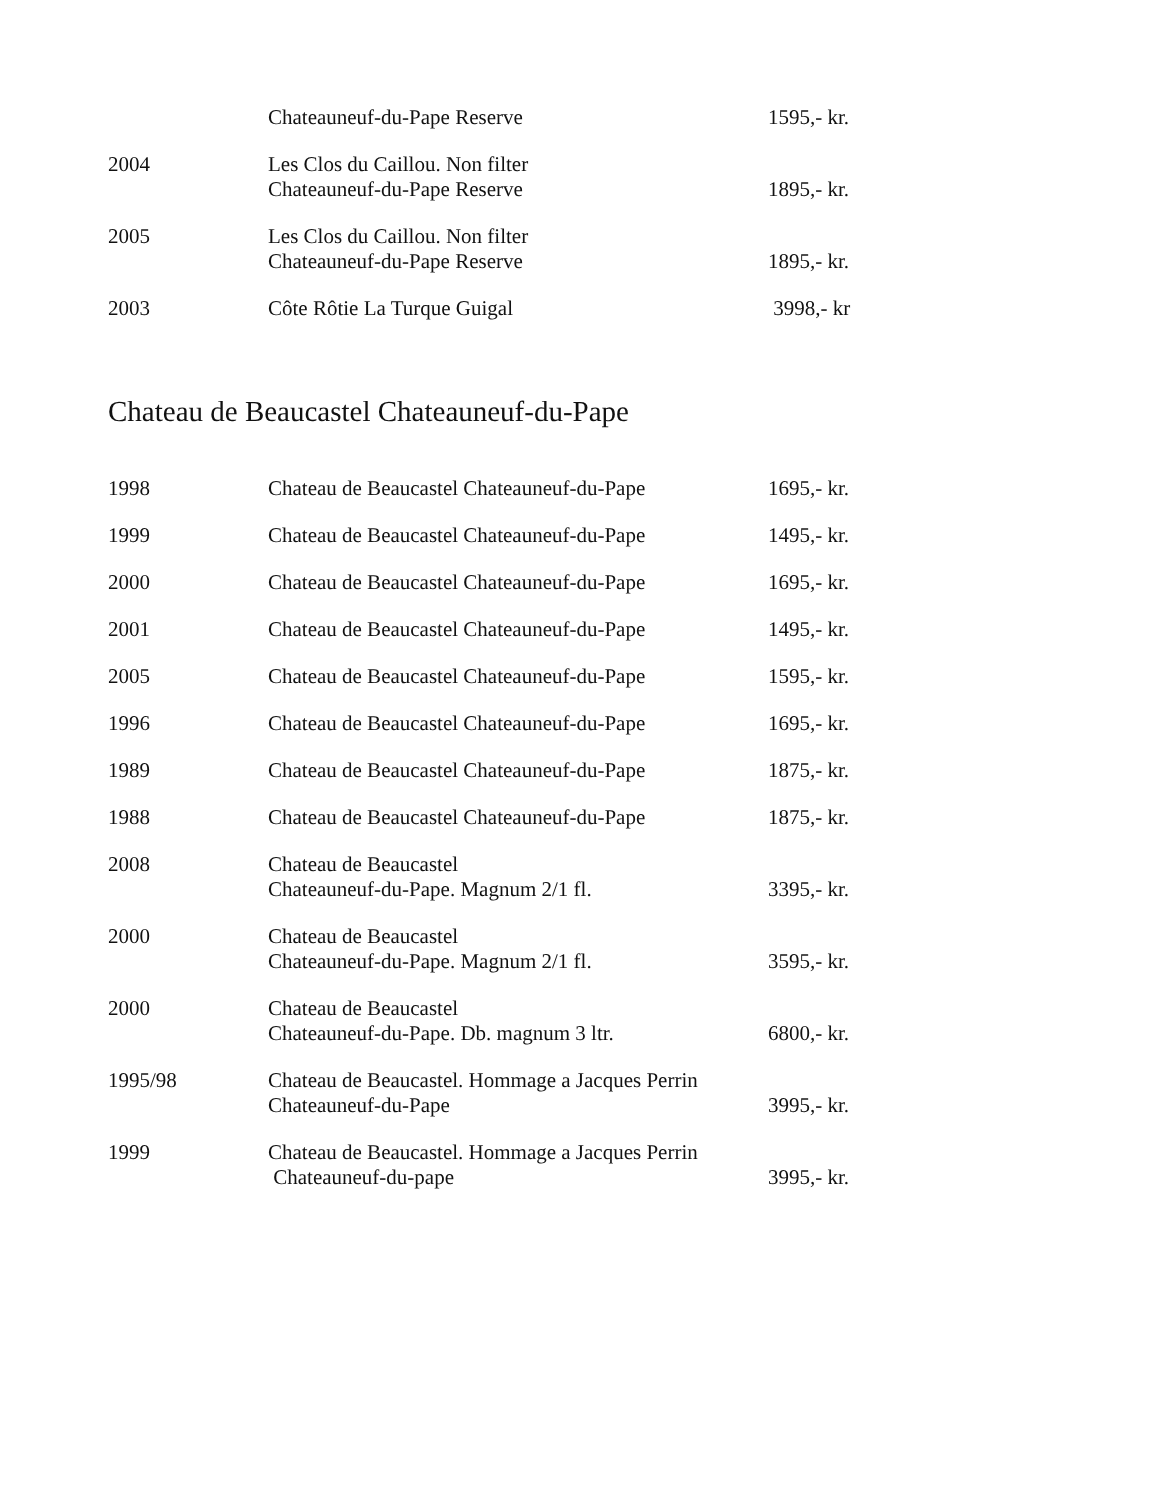| | Chateauneuf-du-Pape Reserve | 1595,- kr. |
| 2004 | Les Clos du Caillou. Non filter Chateauneuf-du-Pape Reserve | 1895,- kr. |
| 2005 | Les Clos du Caillou. Non filter Chateauneuf-du-Pape Reserve | 1895,- kr. |
| 2003 | Côte Rôtie La Turque Guigal | 3998,- kr |
Chateau de Beaucastel Chateauneuf-du-Pape
| 1998 | Chateau de Beaucastel Chateauneuf-du-Pape | 1695,- kr. |
| 1999 | Chateau de Beaucastel Chateauneuf-du-Pape | 1495,- kr. |
| 2000 | Chateau de Beaucastel Chateauneuf-du-Pape | 1695,- kr. |
| 2001 | Chateau de Beaucastel Chateauneuf-du-Pape | 1495,- kr. |
| 2005 | Chateau de Beaucastel Chateauneuf-du-Pape | 1595,- kr. |
| 1996 | Chateau de Beaucastel Chateauneuf-du-Pape | 1695,- kr. |
| 1989 | Chateau de Beaucastel Chateauneuf-du-Pape | 1875,- kr. |
| 1988 | Chateau de Beaucastel Chateauneuf-du-Pape | 1875,- kr. |
| 2008 | Chateau de Beaucastel Chateauneuf-du-Pape. Magnum 2/1 fl. | 3395,- kr. |
| 2000 | Chateau de Beaucastel Chateauneuf-du-Pape. Magnum 2/1 fl. | 3595,- kr. |
| 2000 | Chateau de Beaucastel Chateauneuf-du-Pape. Db. magnum 3 ltr. | 6800,- kr. |
| 1995/98 | Chateau de Beaucastel. Hommage a Jacques Perrin Chateauneuf-du-Pape | 3995,- kr. |
| 1999 | Chateau de Beaucastel. Hommage a Jacques Perrin Chateauneuf-du-pape | 3995,- kr. |